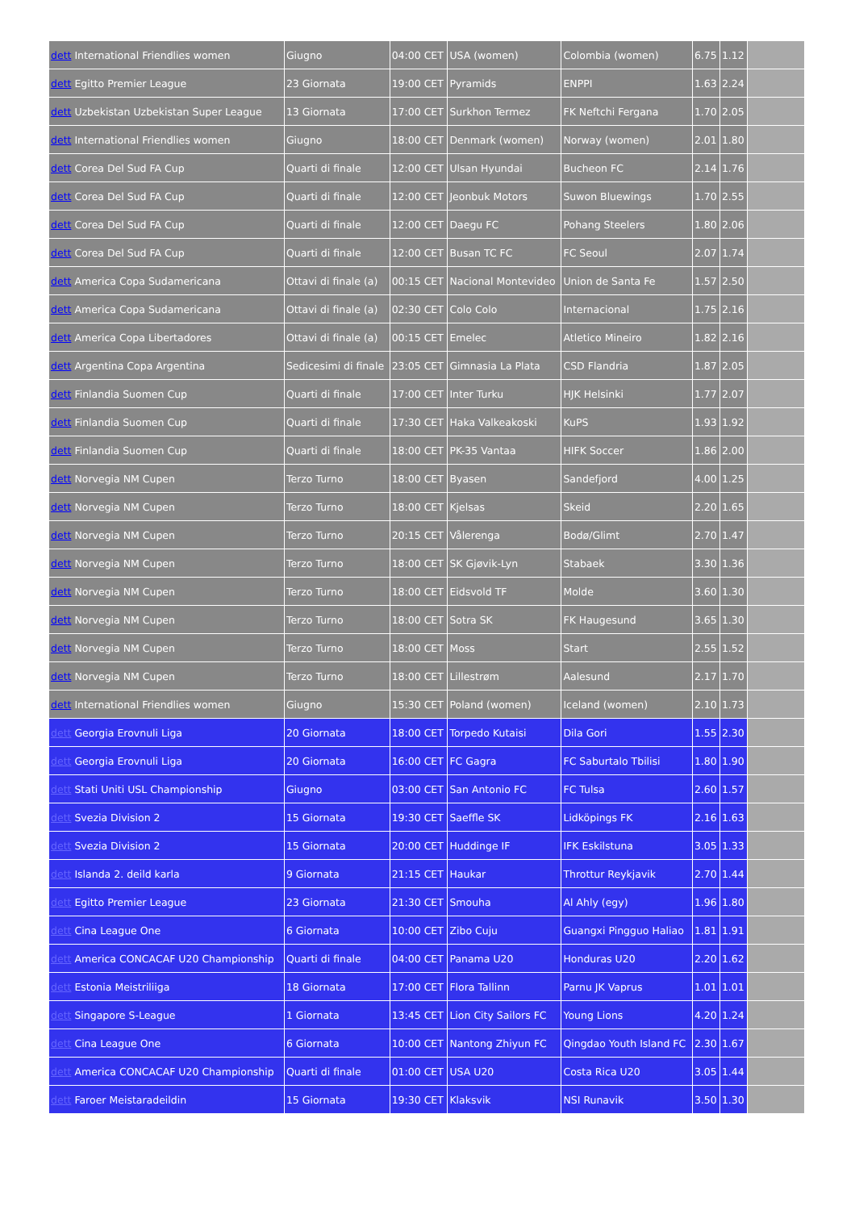| dett International Friendlies women | Giugno | 04:00 CET | USA (women) | Colombia (women) | 6.75 | 1.12 | |
| dett Egitto Premier League | 23 Giornata | 19:00 CET | Pyramids | ENPPI | 1.63 | 2.24 | |
| dett Uzbekistan Uzbekistan Super League | 13 Giornata | 17:00 CET | Surkhon Termez | FK Neftchi Fergana | 1.70 | 2.05 | |
| dett International Friendlies women | Giugno | 18:00 CET | Denmark (women) | Norway (women) | 2.01 | 1.80 | |
| dett Corea Del Sud FA Cup | Quarti di finale | 12:00 CET | Ulsan Hyundai | Bucheon FC | 2.14 | 1.76 | |
| dett Corea Del Sud FA Cup | Quarti di finale | 12:00 CET | Jeonbuk Motors | Suwon Bluewings | 1.70 | 2.55 | |
| dett Corea Del Sud FA Cup | Quarti di finale | 12:00 CET | Daegu FC | Pohang Steelers | 1.80 | 2.06 | |
| dett Corea Del Sud FA Cup | Quarti di finale | 12:00 CET | Busan TC FC | FC Seoul | 2.07 | 1.74 | |
| dett America Copa Sudamericana | Ottavi di finale (a) | 00:15 CET | Nacional Montevideo | Union de Santa Fe | 1.57 | 2.50 | |
| dett America Copa Sudamericana | Ottavi di finale (a) | 02:30 CET | Colo Colo | Internacional | 1.75 | 2.16 | |
| dett America Copa Libertadores | Ottavi di finale (a) | 00:15 CET | Emelec | Atletico Mineiro | 1.82 | 2.16 | |
| dett Argentina Copa Argentina | Sedicesimi di finale | 23:05 CET | Gimnasia La Plata | CSD Flandria | 1.87 | 2.05 | |
| dett Finlandia Suomen Cup | Quarti di finale | 17:00 CET | Inter Turku | HJK Helsinki | 1.77 | 2.07 | |
| dett Finlandia Suomen Cup | Quarti di finale | 17:30 CET | Haka Valkeakoski | KuPS | 1.93 | 1.92 | |
| dett Finlandia Suomen Cup | Quarti di finale | 18:00 CET | PK-35 Vantaa | HIFK Soccer | 1.86 | 2.00 | |
| dett Norvegia NM Cupen | Terzo Turno | 18:00 CET | Byasen | Sandefjord | 4.00 | 1.25 | |
| dett Norvegia NM Cupen | Terzo Turno | 18:00 CET | Kjelsas | Skeid | 2.20 | 1.65 | |
| dett Norvegia NM Cupen | Terzo Turno | 20:15 CET | Vålerenga | Bodø/Glimt | 2.70 | 1.47 | |
| dett Norvegia NM Cupen | Terzo Turno | 18:00 CET | SK Gjøvik-Lyn | Stabaek | 3.30 | 1.36 | |
| dett Norvegia NM Cupen | Terzo Turno | 18:00 CET | Eidsvold TF | Molde | 3.60 | 1.30 | |
| dett Norvegia NM Cupen | Terzo Turno | 18:00 CET | Sotra SK | FK Haugesund | 3.65 | 1.30 | |
| dett Norvegia NM Cupen | Terzo Turno | 18:00 CET | Moss | Start | 2.55 | 1.52 | |
| dett Norvegia NM Cupen | Terzo Turno | 18:00 CET | Lillestrøm | Aalesund | 2.17 | 1.70 | |
| dett International Friendlies women | Giugno | 15:30 CET | Poland (women) | Iceland (women) | 2.10 | 1.73 | |
| dett Georgia Erovnuli Liga | 20 Giornata | 18:00 CET | Torpedo Kutaisi | Dila Gori | 1.55 | 2.30 | |
| dett Georgia Erovnuli Liga | 20 Giornata | 16:00 CET | FC Gagra | FC Saburtalo Tbilisi | 1.80 | 1.90 | |
| dett Stati Uniti USL Championship | Giugno | 03:00 CET | San Antonio FC | FC Tulsa | 2.60 | 1.57 | |
| dett Svezia Division 2 | 15 Giornata | 19:30 CET | Saeffle SK | Lidköpings FK | 2.16 | 1.63 | |
| dett Svezia Division 2 | 15 Giornata | 20:00 CET | Huddinge IF | IFK Eskilstuna | 3.05 | 1.33 | |
| dett Islanda 2. deild karla | 9 Giornata | 21:15 CET | Haukar | Throttur Reykjavik | 2.70 | 1.44 | |
| dett Egitto Premier League | 23 Giornata | 21:30 CET | Smouha | Al Ahly (egy) | 1.96 | 1.80 | |
| dett Cina League One | 6 Giornata | 10:00 CET | Zibo Cuju | Guangxi Pingguo Haliao | 1.81 | 1.91 | |
| dett America CONCACAF U20 Championship | Quarti di finale | 04:00 CET | Panama U20 | Honduras U20 | 2.20 | 1.62 | |
| dett Estonia Meistriliiga | 18 Giornata | 17:00 CET | Flora Tallinn | Parnu JK Vaprus | 1.01 | 1.01 | |
| dett Singapore S-League | 1 Giornata | 13:45 CET | Lion City Sailors FC | Young Lions | 4.20 | 1.24 | |
| dett Cina League One | 6 Giornata | 10:00 CET | Nantong Zhiyun FC | Qingdao Youth Island FC | 2.30 | 1.67 | |
| dett America CONCACAF U20 Championship | Quarti di finale | 01:00 CET | USA U20 | Costa Rica U20 | 3.05 | 1.44 | |
| dett Faroer Meistaradeildin | 15 Giornata | 19:30 CET | Klaksvik | NSI Runavik | 3.50 | 1.30 | |